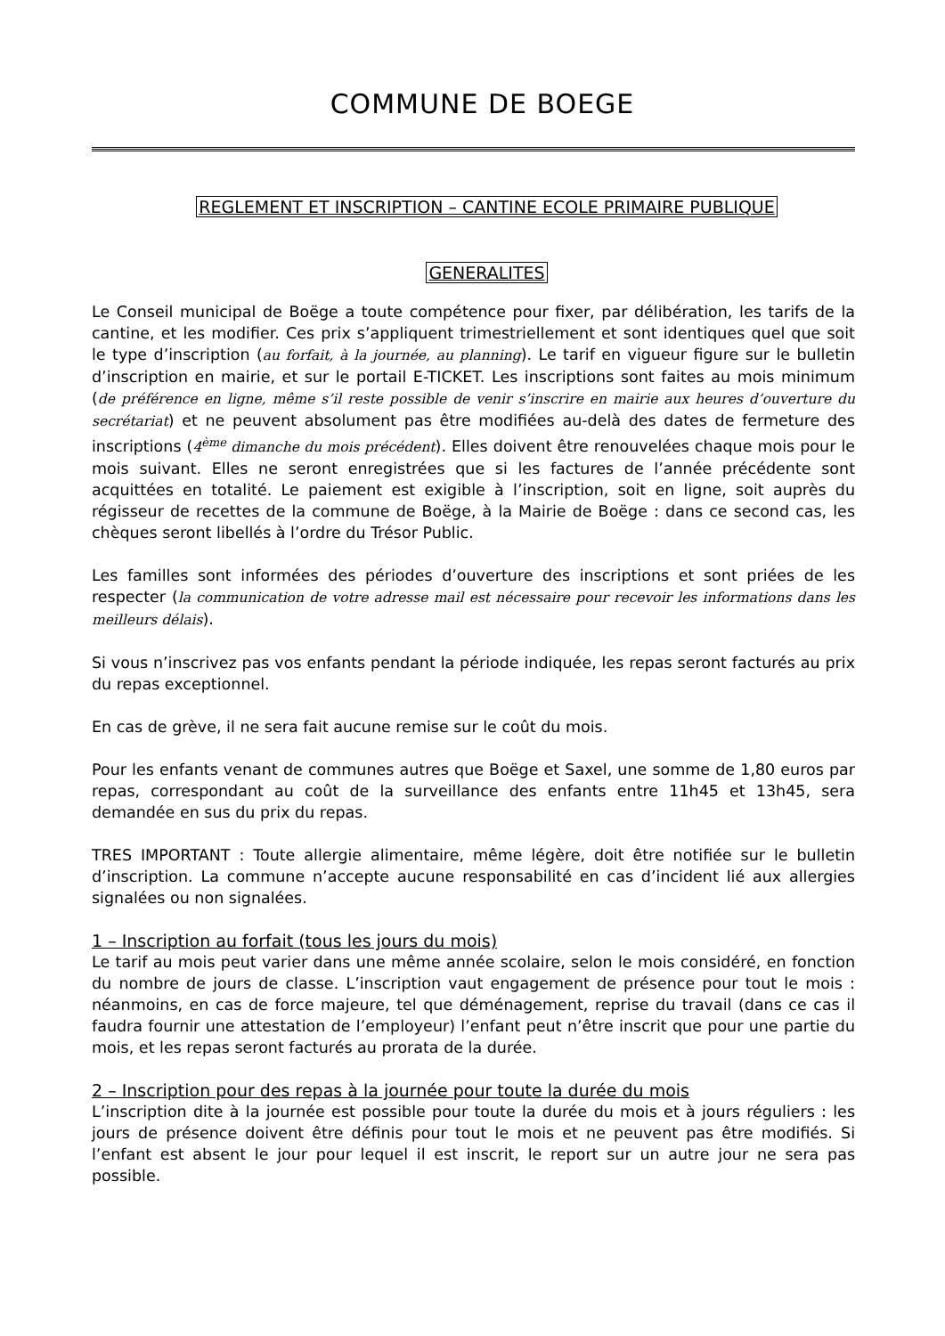COMMUNE DE BOEGE
REGLEMENT ET INSCRIPTION – CANTINE ECOLE PRIMAIRE PUBLIQUE
GENERALITES
Le Conseil municipal de Boëge a toute compétence pour fixer, par délibération, les tarifs de la cantine, et les modifier. Ces prix s’appliquent trimestriellement et sont identiques quel que soit le type d’inscription (au forfait, à la journée, au planning). Le tarif en vigueur figure sur le bulletin d’inscription en mairie, et sur le portail E-TICKET. Les inscriptions sont faites au mois minimum (de préférence en ligne, même s’il reste possible de venir s’inscrire en mairie aux heures d’ouverture du secrétariat) et ne peuvent absolument pas être modifiées au-delà des dates de fermeture des inscriptions (4<sup>ème</sup> dimanche du mois précédent). Elles doivent être renouvelées chaque mois pour le mois suivant. Elles ne seront enregistrées que si les factures de l’année précédente sont acquittées en totalité. Le paiement est exigible à l’inscription, soit en ligne, soit auprès du régisseur de recettes de la commune de Boëge, à la Mairie de Boëge : dans ce second cas, les chèques seront libellés à l’ordre du Trésor Public.
Les familles sont informées des périodes d’ouverture des inscriptions et sont priées de les respecter (la communication de votre adresse mail est nécessaire pour recevoir les informations dans les meilleurs délais).
Si vous n’inscrivez pas vos enfants pendant la période indiquée, les repas seront facturés au prix du repas exceptionnel.
En cas de grève, il ne sera fait aucune remise sur le coût du mois.
Pour les enfants venant de communes autres que Boëge et Saxel, une somme de 1,80 euros par repas, correspondant au coût de la surveillance des enfants entre 11h45 et 13h45, sera demandée en sus du prix du repas.
TRES IMPORTANT : Toute allergie alimentaire, même légère, doit être notifiée sur le bulletin d’inscription. La commune n’accepte aucune responsabilité en cas d’incident lié aux allergies signalées ou non signalées.
1 – Inscription au forfait (tous les jours du mois)
Le tarif au mois peut varier dans une même année scolaire, selon le mois considéré, en fonction du nombre de jours de classe. L’inscription vaut engagement de présence pour tout le mois : néanmoins, en cas de force majeure, tel que déménagement, reprise du travail (dans ce cas il faudra fournir une attestation de l’employeur) l’enfant peut n’être inscrit que pour une partie du mois, et les repas seront facturés au prorata de la durée.
2 – Inscription pour des repas à la journée pour toute la durée du mois
L’inscription dite à la journée est possible pour toute la durée du mois et à jours réguliers : les jours de présence doivent être définis pour tout le mois et ne peuvent pas être modifiés. Si l’enfant est absent le jour pour lequel il est inscrit, le report sur un autre jour ne sera pas possible.